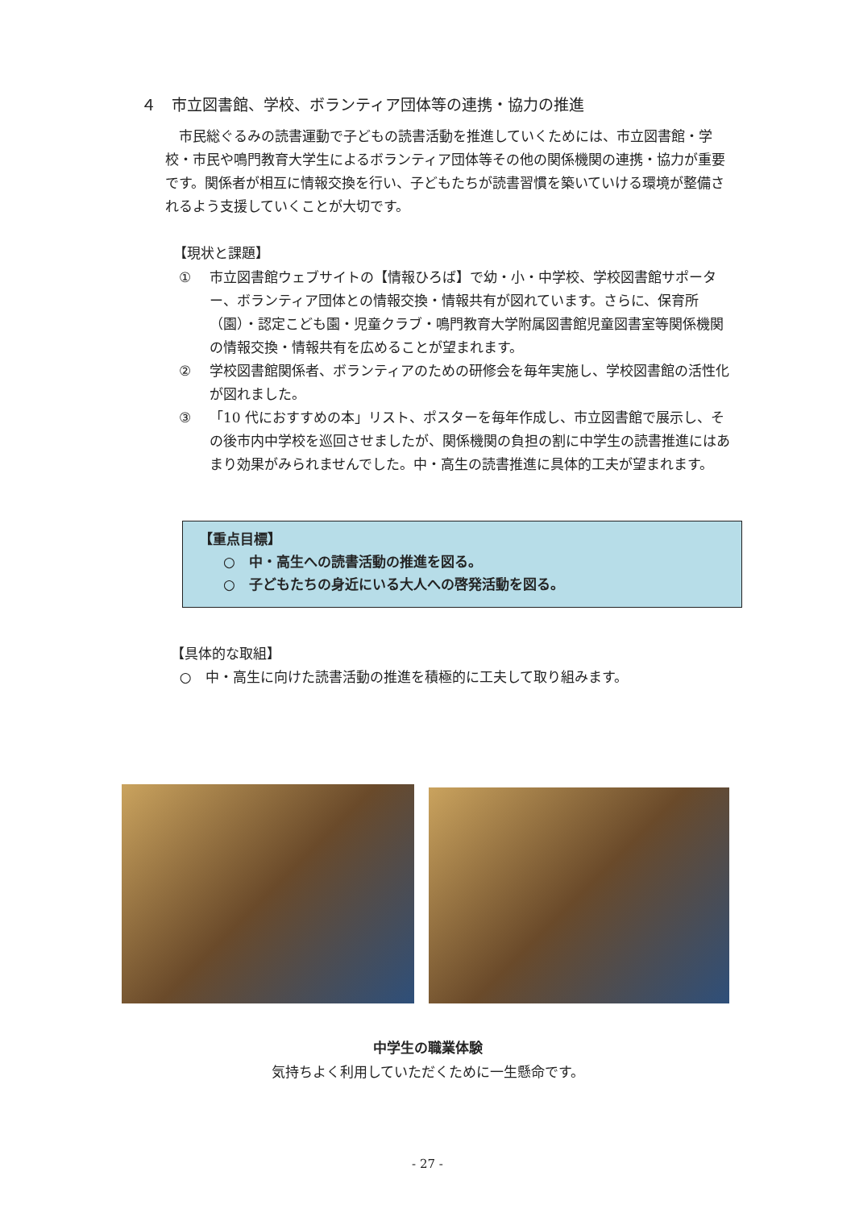４　市立図書館、学校、ボランティア団体等の連携・協力の推進
市民総ぐるみの読書運動で子どもの読書活動を推進していくためには、市立図書館・学校・市民や鳴門教育大学生によるボランティア団体等その他の関係機関の連携・協力が重要です。関係者が相互に情報交換を行い、子どもたちが読書習慣を築いていける環境が整備されるよう支援していくことが大切です。
【現状と課題】
① 市立図書館ウェブサイトの【情報ひろば】で幼・小・中学校、学校図書館サポーター、ボランティア団体との情報交換・情報共有が図れています。さらに、保育所（園）・認定こども園・児童クラブ・鳴門教育大学附属図書館児童図書室等関係機関の情報交換・情報共有を広めることが望まれます。
② 学校図書館関係者、ボランティアのための研修会を毎年実施し、学校図書館の活性化が図れました。
③ 「10 代におすすめの本」リスト、ポスターを毎年作成し、市立図書館で展示し、その後市内中学校を巡回させましたが、関係機関の負担の割に中学生の読書推進にはあまり効果がみられませんでした。中・高生の読書推進に具体的工夫が望まれます。
【重点目標】
○　中・高生への読書活動の推進を図る。
○　子どもたちの身近にいる大人への啓発活動を図る。
【具体的な取組】
○　中・高生に向けた読書活動の推進を積極的に工夫して取り組みます。
中学生の職業体験
気持ちよく利用していただくために一生懸命です。
- 27 -